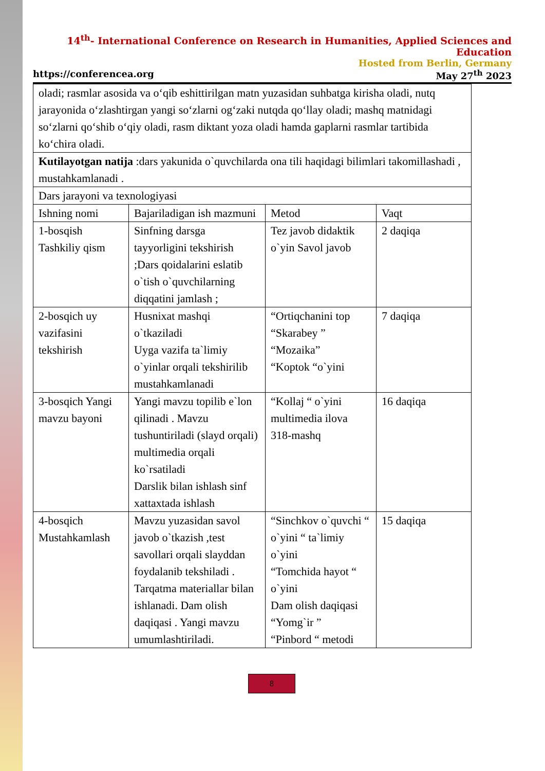14<sup>th</sup>- International Conference on Research in Humanities, Applied Sciences and Education
Hosted from Berlin, Germany
https://conferencea.org May 27<sup>th</sup> 2023
| oladi; rasmlar asosida va o‘qib eshittirilgan matn yuzasidan suhbatga kirisha oladi, nutq jarayonida o‘zlashtirgan yangi so‘zlarni og‘zaki nutqda qo‘llay oladi; mashq matnidagi so‘zlarni qo‘shib o‘qiy oladi, rasm diktant yoza oladi hamda gaplarni rasmlar tartibida ko‘chira oladi. | | | |
| Kutilayotgan natija :dars yakunida o`quvchilarda ona tili haqidagi bilimlari takomillashadi , mustahkamlanadi . | | | |
| Dars jarayoni va texnologiyasi | | | |
| Ishning nomi | Bajariladigan ish mazmuni | Metod | Vaqt |
| 1-bosqish Tashkiliy qism | Sinfning darsga tayyorligini tekshirish ;Dars qoidalarini eslatib o`tish o`quvchilarning diqqatini jamlash ; | Tez javob didaktik o`yin Savol javob | 2 daqiqa |
| 2-bosqich uy vazifasini tekshirish | Husnixat mashqi o`tkaziladi Uyga vazifa ta`limiy o`yinlar orqali tekshirilib mustahkamlanadi | “Ortiqchanini top “Skarabey ” “Mozaika” “Koptok “o`yini | 7 daqiqa |
| 3-bosqich Yangi mavzu bayoni | Yangi mavzu topilib e`lon qilinadi . Mavzu tushuntiriladi (slayd orqali) multimedia orqali ko`rsatiladi Darslik bilan ishlash sinf xattaxtada ishlash | “Kollaj “ o`yini multimedia ilova 318-mashq | 16 daqiqa |
| 4-bosqich Mustahkamlash | Mavzu yuzasidan savol javob o`tkazish ,test savollari orqali slayddan foydalanib tekshiladi . Tarqatma materiallar bilan ishlanadi. Dam olish daqiqasi . Yangi mavzu umumlashtiriladi. | “Sinchkov o`quvchi “ o`yini “ ta`limiy o`yini “Tomchida hayot “ o`yini Dam olish daqiqasi “Yomg`ir ” “Pinbord “ metodi | 15 daqiqa |
8